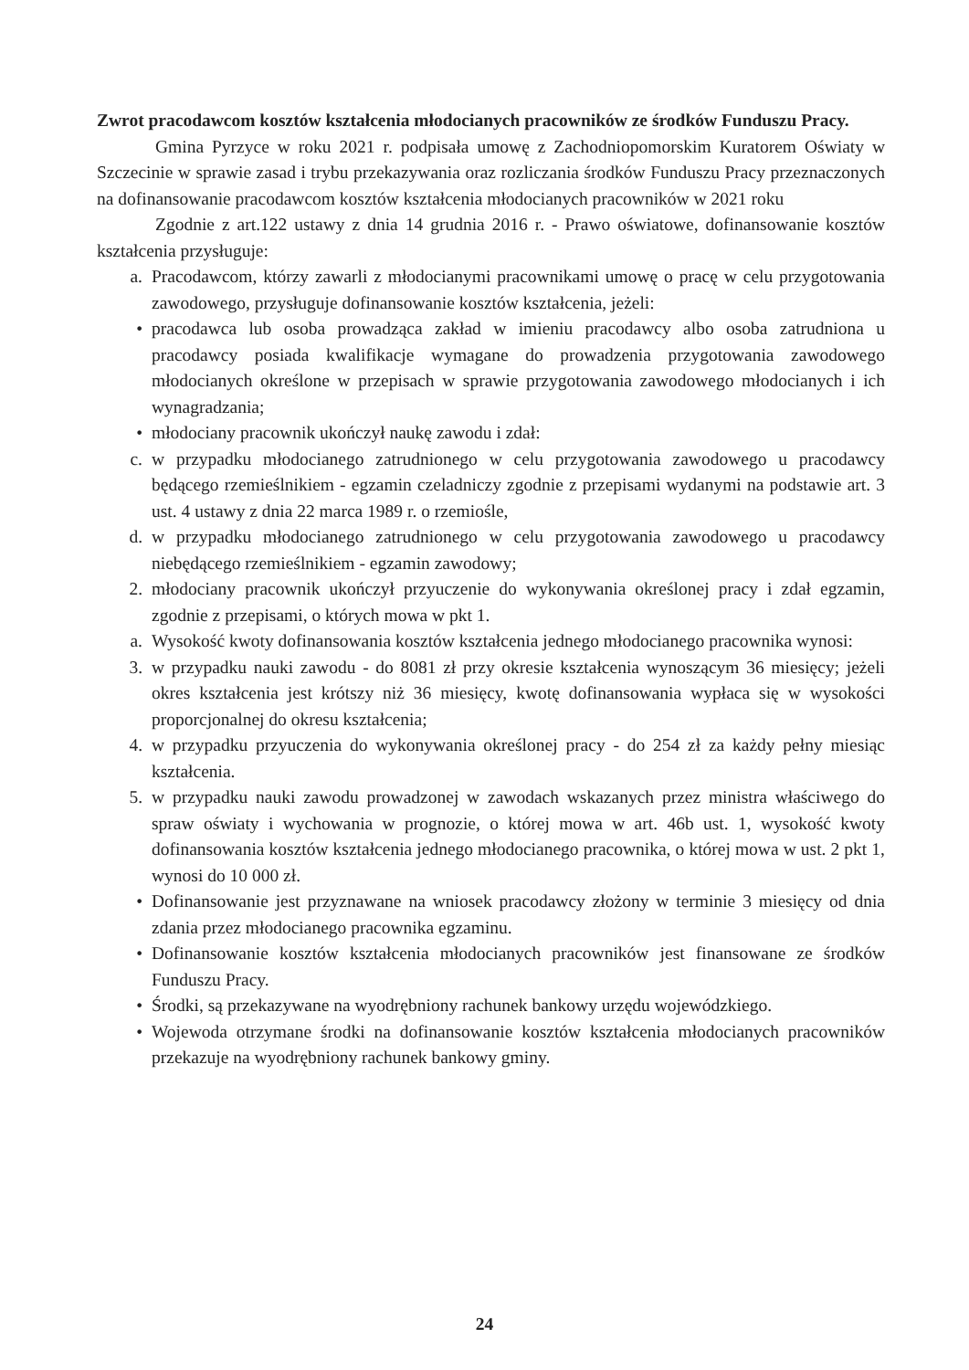Zwrot pracodawcom kosztów kształcenia młodocianych pracowników ze środków Funduszu Pracy.
Gmina Pyrzyce w roku 2021 r. podpisała umowę z Zachodniopomorskim Kuratorem Oświaty w Szczecinie w sprawie zasad i trybu przekazywania oraz rozliczania środków Funduszu Pracy przeznaczonych na dofinansowanie pracodawcom kosztów kształcenia młodocianych pracowników w 2021 roku
Zgodnie z art.122 ustawy z dnia 14 grudnia 2016 r. - Prawo oświatowe, dofinansowanie kosztów kształcenia przysługuje:
a. Pracodawcom, którzy zawarli z młodocianymi pracownikami umowę o pracę w celu przygotowania zawodowego, przysługuje dofinansowanie kosztów kształcenia, jeżeli:
• pracodawca lub osoba prowadząca zakład w imieniu pracodawcy albo osoba zatrudniona u pracodawcy posiada kwalifikacje wymagane do prowadzenia przygotowania zawodowego młodocianych określone w przepisach w sprawie przygotowania zawodowego młodocianych i ich wynagradzania;
• młodociany pracownik ukończył naukę zawodu i zdał:
c. w przypadku młodocianego zatrudnionego w celu przygotowania zawodowego u pracodawcy będącego rzemieślnikiem - egzamin czeladniczy zgodnie z przepisami wydanymi na podstawie art. 3 ust. 4 ustawy z dnia 22 marca 1989 r. o rzemiośle,
d. w przypadku młodocianego zatrudnionego w celu przygotowania zawodowego u pracodawcy niebędącego rzemieślnikiem - egzamin zawodowy;
2. młodociany pracownik ukończył przyuczenie do wykonywania określonej pracy i zdał egzamin, zgodnie z przepisami, o których mowa w pkt 1.
a. Wysokość kwoty dofinansowania kosztów kształcenia jednego młodocianego pracownika wynosi:
3. w przypadku nauki zawodu - do 8081 zł przy okresie kształcenia wynoszącym 36 miesięcy; jeżeli okres kształcenia jest krótszy niż 36 miesięcy, kwotę dofinansowania wypłaca się w wysokości proporcjonalnej do okresu kształcenia;
4. w przypadku przyuczenia do wykonywania określonej pracy - do 254 zł za każdy pełny miesiąc kształcenia.
5. w przypadku nauki zawodu prowadzonej w zawodach wskazanych przez ministra właściwego do spraw oświaty i wychowania w prognozie, o której mowa w art. 46b ust. 1, wysokość kwoty dofinansowania kosztów kształcenia jednego młodocianego pracownika, o której mowa w ust. 2 pkt 1, wynosi do 10 000 zł.
• Dofinansowanie jest przyznawane na wniosek pracodawcy złożony w terminie 3 miesięcy od dnia zdania przez młodocianego pracownika egzaminu.
• Dofinansowanie kosztów kształcenia młodocianych pracowników jest finansowane ze środków Funduszu Pracy.
• Środki, są przekazywane na wyodrębniony rachunek bankowy urzędu wojewódzkiego.
• Wojewoda otrzymane środki na dofinansowanie kosztów kształcenia młodocianych pracowników przekazuje na wyodrębniony rachunek bankowy gminy.
24